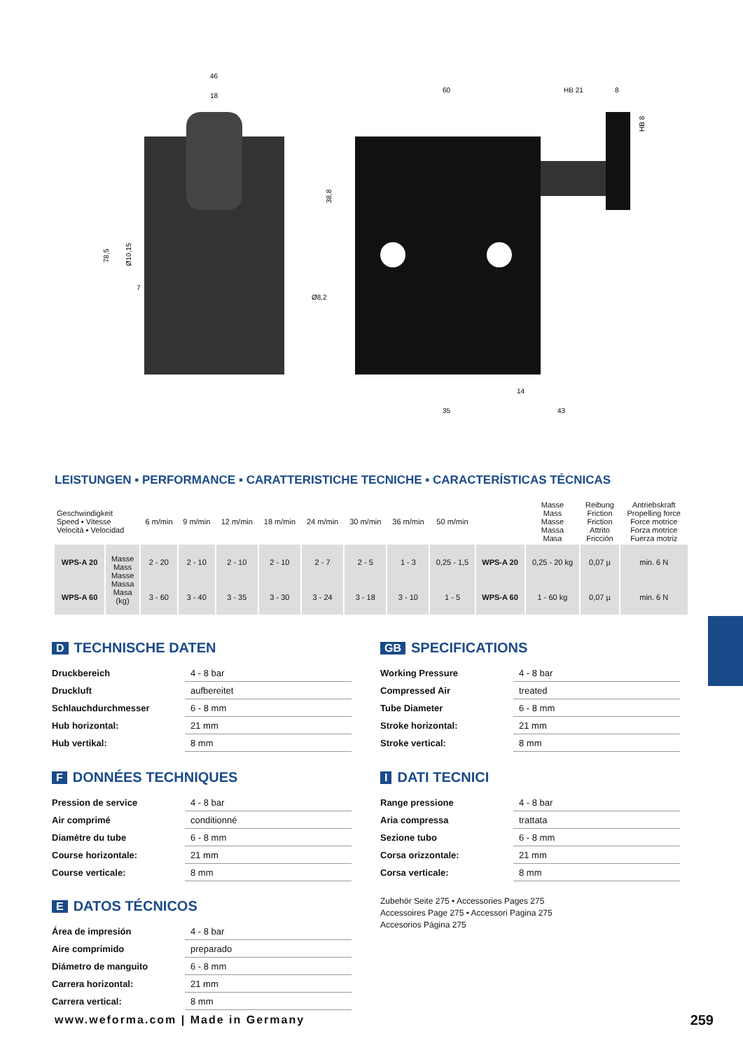46
18
60
HB 21
8
35
43
14
Ø8,2
7
78,5
Ø10,15
38,8
HB 8
LEISTUNGEN ▪ PERFORMANCE ▪ CARATTERISTICHE TECNICHE ▪ CARACTERÍSTICAS TÉCNICAS
| Geschwindigkeit Speed ▪ Vitesse Velocità ▪ Velocidad | | 6 m/min | 9 m/min | 12 m/min | 18 m/min | 24 m/min | 30 m/min | 36 m/min | 50 m/min | | Masse Mass Masse Massa Masa | Reibung Friction Friction Attrito Fricción | Antriebskraft Propelling force Force motrice Forza motrice Fuerza motriz |
| WPS-A 20 | Masse Mass Masse Massa Masa (kg) | 2 - 20 | 2 - 10 | 2 - 10 | 2 - 10 | 2 - 7 | 2 - 5 | 1 - 3 | 0,25 - 1,5 | WPS-A 20 | 0,25 - 20 kg | 0,07 µ | min. 6 N |
| WPS-A 60 | | 3 - 60 | 3 - 40 | 3 - 35 | 3 - 30 | 3 - 24 | 3 - 18 | 3 - 10 | 1 - 5 | WPS-A 60 | 1 - 60 kg | 0,07 µ | min. 6 N |
D TECHNISCHE DATEN
| Druckbereich | 4 - 8 bar |
| Druckluft | aufbereitet |
| Schlauchdurchmesser | 6 - 8 mm |
| Hub horizontal: | 21 mm |
| Hub vertikal: | 8 mm |
GB SPECIFICATIONS
| Working Pressure | 4 - 8 bar |
| Compressed Air | treated |
| Tube Diameter | 6 - 8 mm |
| Stroke horizontal: | 21 mm |
| Stroke vertical: | 8 mm |
F DONNÉES TECHNIQUES
| Pression de service | 4 - 8 bar |
| Air comprimé | conditionné |
| Diamètre du tube | 6 - 8 mm |
| Course horizontale: | 21 mm |
| Course verticale: | 8 mm |
I DATI TECNICI
| Range pressione | 4 - 8 bar |
| Aria compressa | trattata |
| Sezione tubo | 6 - 8 mm |
| Corsa orizzontale: | 21 mm |
| Corsa verticale: | 8 mm |
E DATOS TÉCNICOS
| Área de impresión | 4 - 8 bar |
| Aire comprimido | preparado |
| Diámetro de manguito | 6 - 8 mm |
| Carrera horizontal: | 21 mm |
| Carrera vertical: | 8 mm |
Zubehör Seite 275 • Accessories Pages 275
Accessoires Page 275 • Accessori Pagina 275
Accesorios Página 275
www.weforma.com | Made in Germany
259